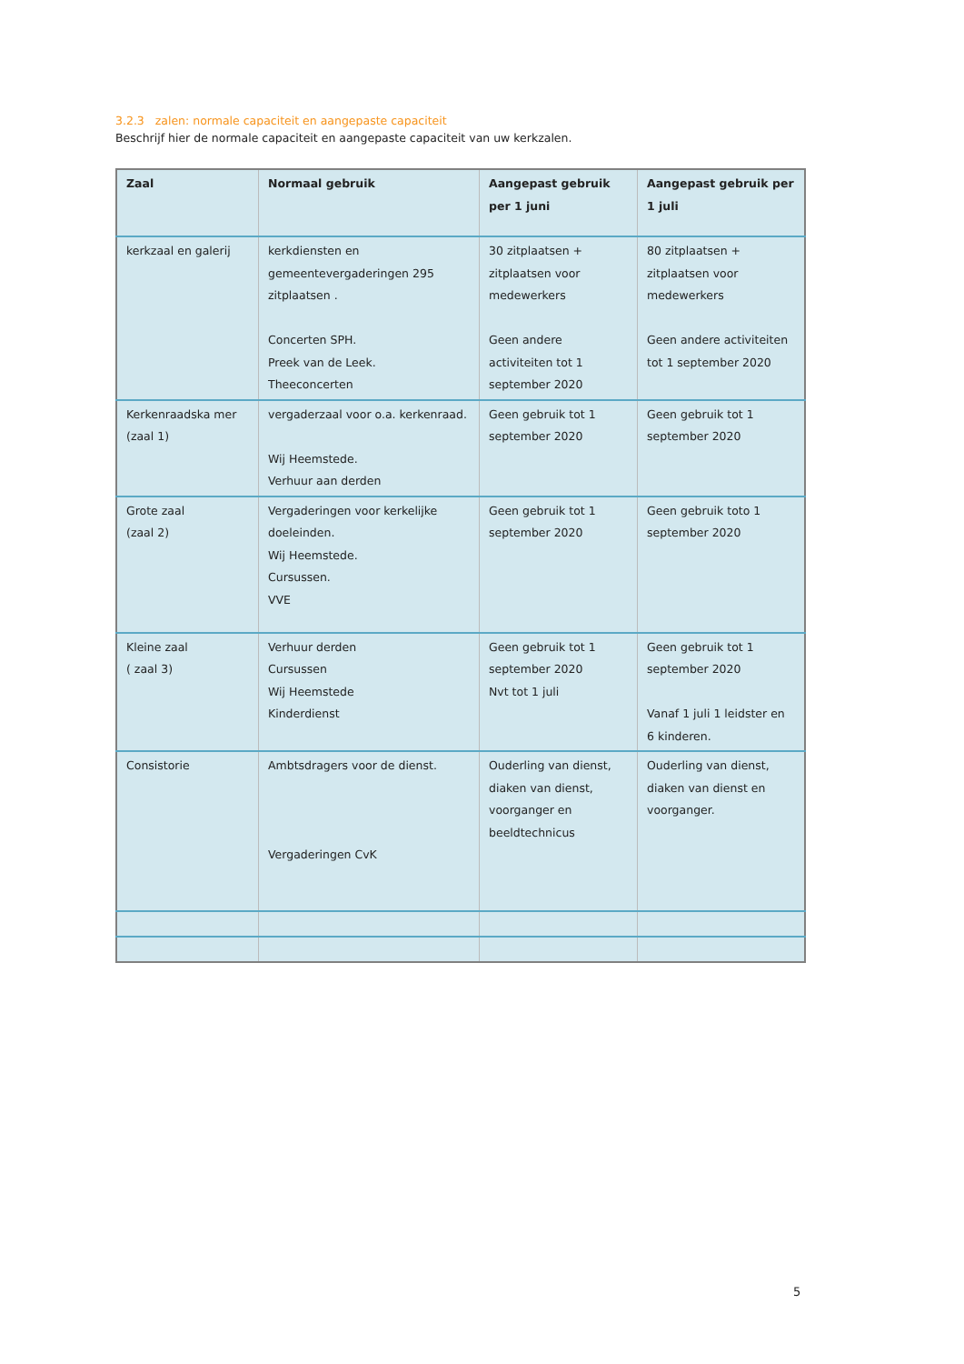3.2.3 zalen: normale capaciteit en aangepaste capaciteit
Beschrijf hier de normale capaciteit en aangepaste capaciteit van uw kerkzalen.
| Zaal | Normaal gebruik | Aangepast gebruik per 1 juni | Aangepast gebruik per 1 juli |
| --- | --- | --- | --- |
| kerkzaal en galerij | kerkdiensten en gemeentevergaderingen 295 zitplaatsen . Concerten SPH. Preek van de Leek. Theeconcerten | 30 zitplaatsen + zitplaatsen voor medewerkers Geen andere activiteiten tot 1 september 2020 | 80 zitplaatsen + zitplaatsen voor medewerkers Geen andere activiteiten tot 1 september 2020 |
| Kerkenraadska mer (zaal 1) | vergaderzaal voor o.a. kerkenraad. Wij Heemstede. Verhuur aan derden | Geen gebruik tot 1 september 2020 | Geen gebruik tot 1 september 2020 |
| Grote zaal (zaal 2) | Vergaderingen voor kerkelijke doeleinden. Wij Heemstede. Cursussen. VVE | Geen gebruik tot 1 september 2020 | Geen gebruik toto 1 september 2020 |
| Kleine zaal ( zaal 3) | Verhuur derden Cursussen Wij Heemstede Kinderdienst | Geen gebruik tot 1 september 2020 Nvt tot 1 juli | Geen gebruik tot 1 september 2020 Vanaf 1 juli 1 leidster en 6 kinderen. |
| Consistorie | Ambtsdragers voor de dienst. Vergaderingen CvK | Ouderling van dienst, diaken van dienst, voorganger en beeldtechnicus | Ouderling van dienst, diaken van dienst en voorganger. |
5